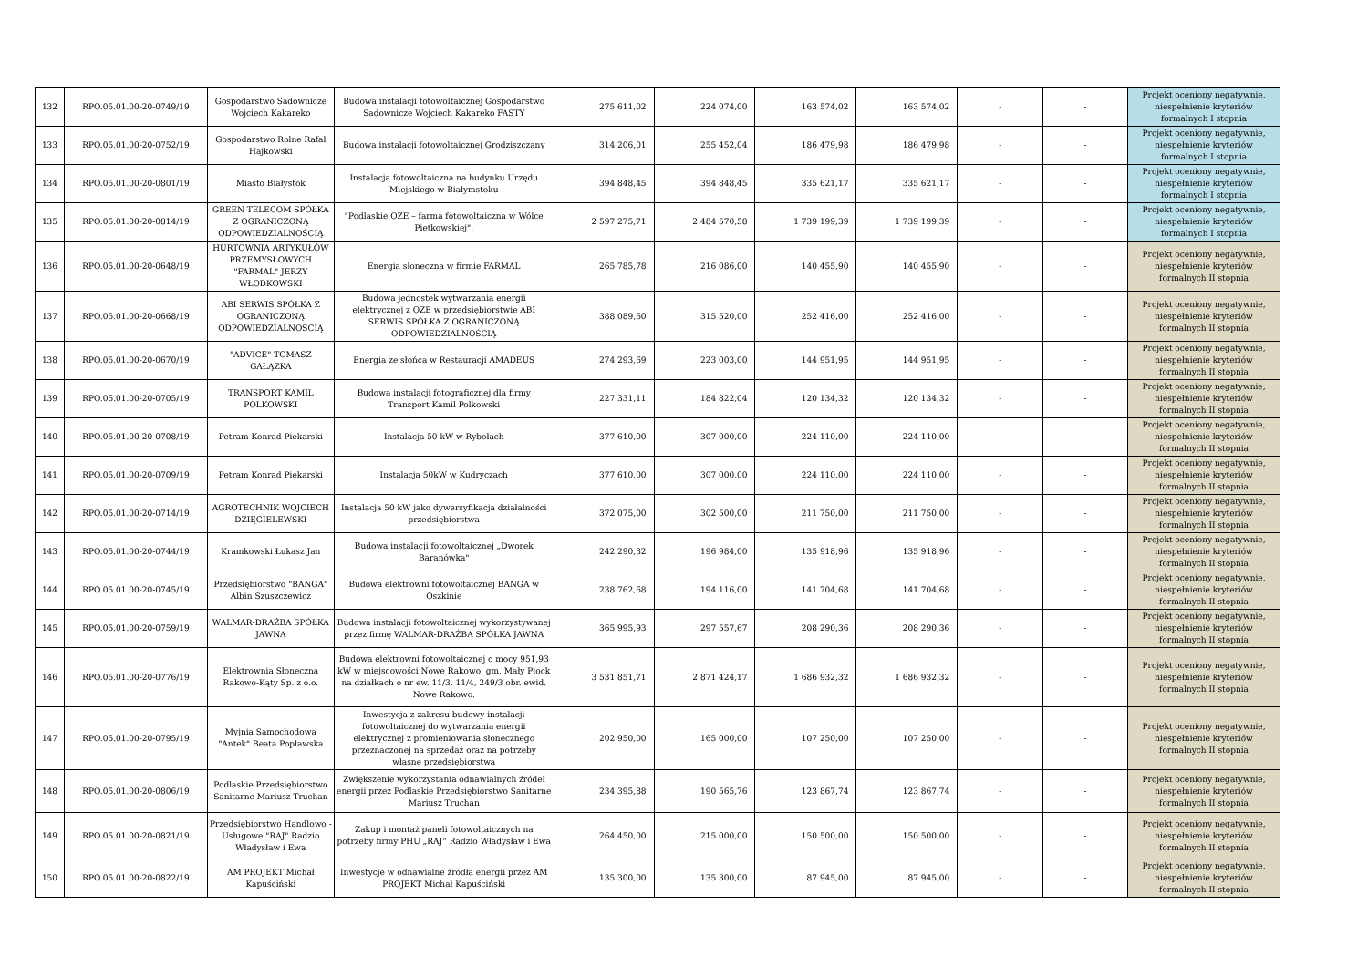| 132 | RPO.05.01.00-20-0749/19 | Gospodarstwo Sadownicze Wojciech Kakareko | Budowa instalacji fotowoltaicznej Gospodarstwo Sadownicze Wojciech Kakareko FASTY | 275 611,02 | 224 074,00 | 163 574,02 | 163 574,02 | - | - | Projekt oceniony negatywnie, niespełnienie kryteriów formalnych I stopnia |
| 133 | RPO.05.01.00-20-0752/19 | Gospodarstwo Rolne Rafał Hajkowski | Budowa instalacji fotowoltaicznej Grodziszczany | 314 206,01 | 255 452,04 | 186 479,98 | 186 479,98 | - | - | Projekt oceniony negatywnie, niespełnienie kryteriów formalnych I stopnia |
| 134 | RPO.05.01.00-20-0801/19 | Miasto Białystok | Instalacja fotowoltaiczna na budynku Urzędu Miejskiego w Białymstoku | 394 848,45 | 394 848,45 | 335 621,17 | 335 621,17 | - | - | Projekt oceniony negatywnie, niespełnienie kryteriów formalnych I stopnia |
| 135 | RPO.05.01.00-20-0814/19 | GREEN TELECOM SPÓŁKA Z OGRANICZONĄ ODPOWIEDZIALNOŚCIĄ | "Podlaskie OZE – farma fotowoltaiczna w Wólce Pietkowskiej". | 2 597 275,71 | 2 484 570,58 | 1 739 199,39 | 1 739 199,39 | - | - | Projekt oceniony negatywnie, niespełnienie kryteriów formalnych I stopnia |
| 136 | RPO.05.01.00-20-0648/19 | HURTOWNIA ARTYKUŁÓW PRZEMYSŁOWYCH "FARMAL" JERZY WŁODKOWSKI | Energia słoneczna w firmie FARMAL | 265 785,78 | 216 086,00 | 140 455,90 | 140 455,90 | - | - | Projekt oceniony negatywnie, niespełnienie kryteriów formalnych II stopnia |
| 137 | RPO.05.01.00-20-0668/19 | ABI SERWIS SPÓŁKA Z OGRANICZONĄ ODPOWIEDZIALNOŚCIĄ | Budowa jednostek wytwarzania energii elektrycznej z OZE w przedsiębiorstwie ABI SERWIS SPÓŁKA Z OGRANICZONĄ ODPOWIEDZIALNOŚCIĄ | 388 089,60 | 315 520,00 | 252 416,00 | 252 416,00 | - | - | Projekt oceniony negatywnie, niespełnienie kryteriów formalnych II stopnia |
| 138 | RPO.05.01.00-20-0670/19 | "ADVICE" TOMASZ GAŁĄZKA | Energia ze słońca w Restauracji AMADEUS | 274 293,69 | 223 003,00 | 144 951,95 | 144 951,95 | - | - | Projekt oceniony negatywnie, niespełnienie kryteriów formalnych II stopnia |
| 139 | RPO.05.01.00-20-0705/19 | TRANSPORT KAMIL POLKOWSKI | Budowa instalacji fotograficznej dla firmy Transport Kamil Polkowski | 227 331,11 | 184 822,04 | 120 134,32 | 120 134,32 | - | - | Projekt oceniony negatywnie, niespełnienie kryteriów formalnych II stopnia |
| 140 | RPO.05.01.00-20-0708/19 | Petram Konrad Piekarski | Instalacja 50 kW w Rybołach | 377 610,00 | 307 000,00 | 224 110,00 | 224 110,00 | - | - | Projekt oceniony negatywnie, niespełnienie kryteriów formalnych II stopnia |
| 141 | RPO.05.01.00-20-0709/19 | Petram Konrad Piekarski | Instalacja 50kW w Kudryczach | 377 610,00 | 307 000,00 | 224 110,00 | 224 110,00 | - | - | Projekt oceniony negatywnie, niespełnienie kryteriów formalnych II stopnia |
| 142 | RPO.05.01.00-20-0714/19 | AGROTECHNIK WOJCIECH DZIĘGIELEWSKI | Instalacja 50 kW jako dywersyfikacja działalności przedsiębiorstwa | 372 075,00 | 302 500,00 | 211 750,00 | 211 750,00 | - | - | Projekt oceniony negatywnie, niespełnienie kryteriów formalnych II stopnia |
| 143 | RPO.05.01.00-20-0744/19 | Kramkowski Łukasz Jan | Budowa instalacji fotowoltaicznej „Dworek Baranówka" | 242 290,32 | 196 984,00 | 135 918,96 | 135 918,96 | - | - | Projekt oceniony negatywnie, niespełnienie kryteriów formalnych II stopnia |
| 144 | RPO.05.01.00-20-0745/19 | Przedsiębiorstwo "BANGA" Albin Szuszczewicz | Budowa elektrowni fotowoltaicznej BANGA w Oszkinie | 238 762,68 | 194 116,00 | 141 704,68 | 141 704,68 | - | - | Projekt oceniony negatywnie, niespełnienie kryteriów formalnych II stopnia |
| 145 | RPO.05.01.00-20-0759/19 | WALMAR-DRAŻBA SPÓŁKA JAWNA | Budowa instalacji fotowoltaicznej wykorzystywanej przez firmę WALMAR-DRAŻBA SPÓŁKA JAWNA | 365 995,93 | 297 557,67 | 208 290,36 | 208 290,36 | - | - | Projekt oceniony negatywnie, niespełnienie kryteriów formalnych II stopnia |
| 146 | RPO.05.01.00-20-0776/19 | Elektrownia Słoneczna Rakowo-Kąty Sp. z o.o. | Budowa elektrowni fotowoltaicznej o mocy 951,93 kW w miejscowości Nowe Rakowo, gm. Mały Płock na działkach o nr ew. 11/3, 11/4, 249/3 obr. ewid. Nowe Rakowo. | 3 531 851,71 | 2 871 424,17 | 1 686 932,32 | 1 686 932,32 | - | - | Projekt oceniony negatywnie, niespełnienie kryteriów formalnych II stopnia |
| 147 | RPO.05.01.00-20-0795/19 | Myjnia Samochodowa "Antek" Beata Popławska | Inwestycja z zakresu budowy instalacji fotowoltaicznej do wytwarzania energii elektrycznej z promieniowania słonecznego przeznaczonej na sprzedaż oraz na potrzeby własne przedsiębiorstwa | 202 950,00 | 165 000,00 | 107 250,00 | 107 250,00 | - | - | Projekt oceniony negatywnie, niespełnienie kryteriów formalnych II stopnia |
| 148 | RPO.05.01.00-20-0806/19 | Podlaskie Przedsiębiorstwo Sanitarne Mariusz Truchan | Zwiększenie wykorzystania odnawialnych źródeł energii przez Podlaskie Przedsiębiorstwo Sanitarne Mariusz Truchan | 234 395,88 | 190 565,76 | 123 867,74 | 123 867,74 | - | - | Projekt oceniony negatywnie, niespełnienie kryteriów formalnych II stopnia |
| 149 | RPO.05.01.00-20-0821/19 | Przedsiębiorstwo Handlowo - Usługowe "RAJ" Radzio Władysław i Ewa | Zakup i montaż paneli fotowoltaicznych na potrzeby firmy PHU „RAJ” Radzio Władysław i Ewa | 264 450,00 | 215 000,00 | 150 500,00 | 150 500,00 | - | - | Projekt oceniony negatywnie, niespełnienie kryteriów formalnych II stopnia |
| 150 | RPO.05.01.00-20-0822/19 | AM PROJEKT Michał Kapuściński | Inwestycje w odnawialne źródła energii przez AM PROJEKT Michał Kapuściński | 135 300,00 | 135 300,00 | 87 945,00 | 87 945,00 | - | - | Projekt oceniony negatywnie, niespełnienie kryteriów formalnych II stopnia |